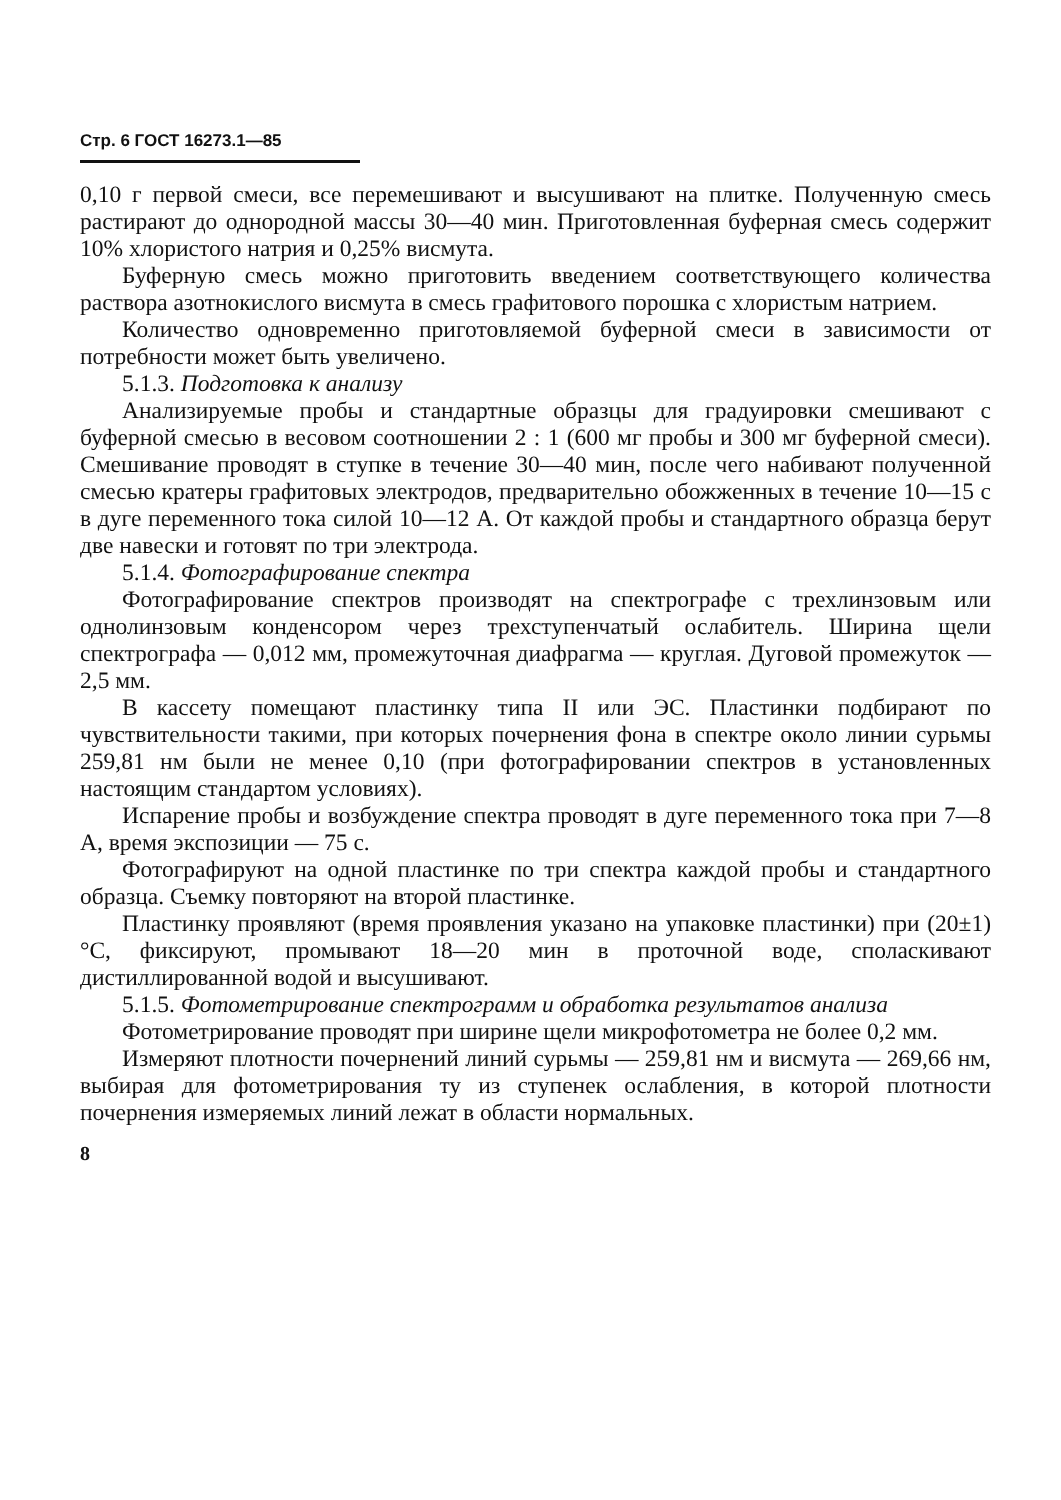Стр. 6 ГОСТ 16273.1—85
0,10 г первой смеси, все перемешивают и высушивают на плитке. Полученную смесь растирают до однородной массы 30—40 мин. Приготовленная буферная смесь содержит 10% хлористого натрия и 0,25% висмута.
Буферную смесь можно приготовить введением соответствующего количества раствора азотнокислого висмута в смесь графитового порошка с хлористым натрием.
Количество одновременно приготовляемой буферной смеси в зависимости от потребности может быть увеличено.
5.1.3. Подготовка к анализу
Анализируемые пробы и стандартные образцы для градуировки смешивают с буферной смесью в весовом соотношении 2 : 1 (600 мг пробы и 300 мг буферной смеси). Смешивание проводят в ступке в течение 30—40 мин, после чего набивают полученной смесью кратеры графитовых электродов, предварительно обожженных в течение 10—15 с в дуге переменного тока силой 10—12 А. От каждой пробы и стандартного образца берут две навески и готовят по три электрода.
5.1.4. Фотографирование спектра
Фотографирование спектров производят на спектрографе с трехлинзовым или однолинзовым конденсором через трехступенчатый ослабитель. Ширина щели спектрографа — 0,012 мм, промежуточная диафрагма — круглая. Дуговой промежуток — 2,5 мм.
В кассету помещают пластинку типа II или ЭС. Пластинки подбирают по чувствительности такими, при которых почернения фона в спектре около линии сурьмы 259,81 нм были не менее 0,10 (при фотографировании спектров в установленных настоящим стандартом условиях).
Испарение пробы и возбуждение спектра проводят в дуге переменного тока при 7—8 А, время экспозиции — 75 с.
Фотографируют на одной пластинке по три спектра каждой пробы и стандартного образца. Съемку повторяют на второй пластинке.
Пластинку проявляют (время проявления указано на упаковке пластинки) при (20±1)°С, фиксируют, промывают 18—20 мин в проточной воде, споласкивают дистиллированной водой и высушивают.
5.1.5. Фотометрирование спектрограмм и обработка результатов анализа
Фотометрирование проводят при ширине щели микрофотометра не более 0,2 мм.
Измеряют плотности почернений линий сурьмы — 259,81 нм и висмута — 269,66 нм, выбирая для фотометрирования ту из ступенек ослабления, в которой плотности почернения измеряемых линий лежат в области нормальных.
8